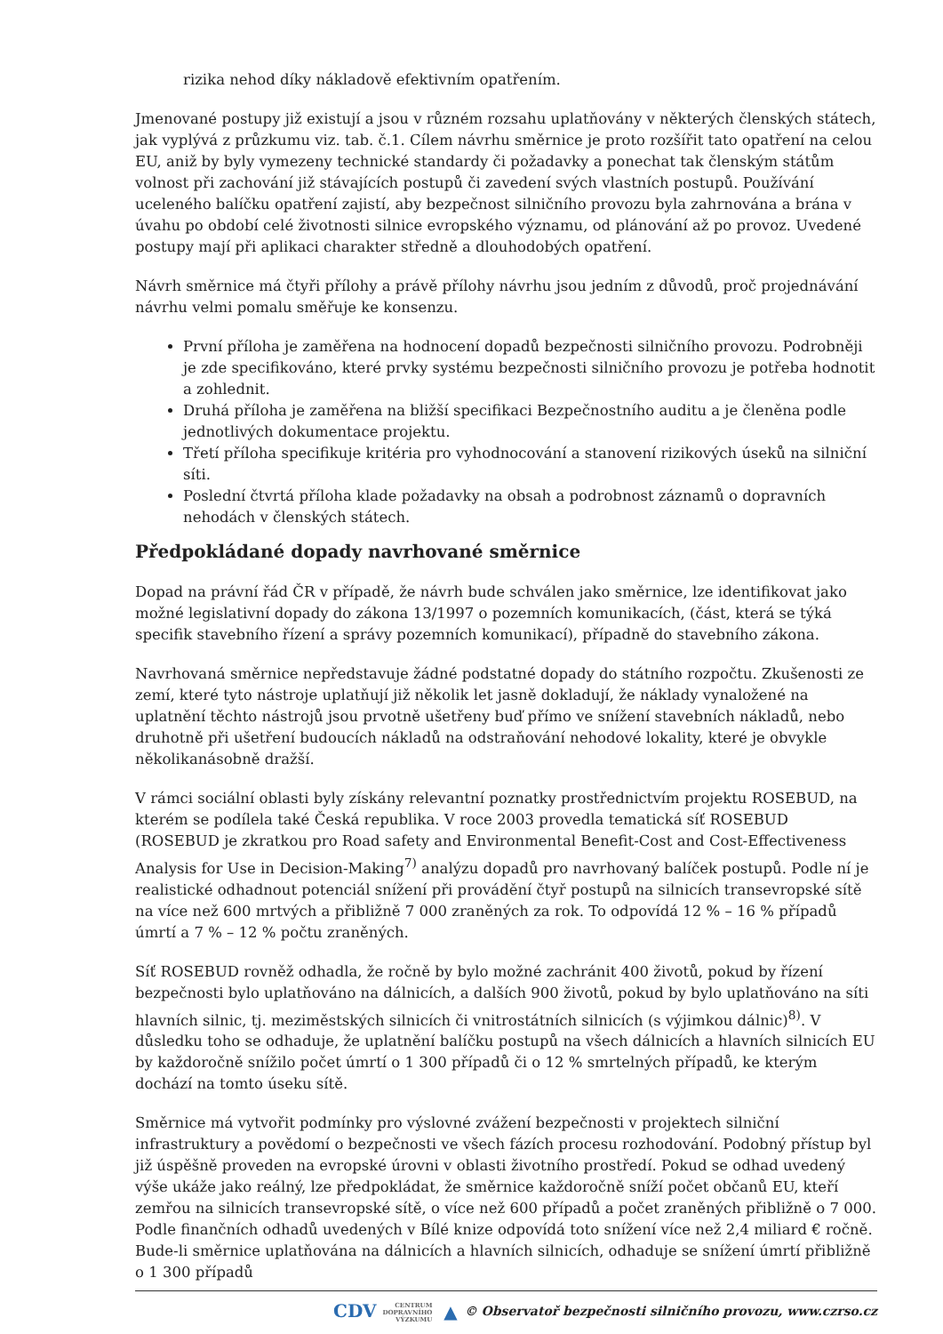rizika nehod díky nákladově efektivním opatřením.
Jmenované postupy již existují a jsou v různém rozsahu uplatňovány v některých členských státech, jak vyplývá z průzkumu viz. tab. č.1. Cílem návrhu směrnice je proto rozšířit tato opatření na celou EU, aniž by byly vymezeny technické standardy či požadavky a ponechat tak členským státům volnost při zachování již stávajících postupů či zavedení svých vlastních postupů. Používání uceleného balíčku opatření zajistí, aby bezpečnost silničního provozu byla zahrnována a brána v úvahu po období celé životnosti silnice evropského významu, od plánování až po provoz. Uvedené postupy mají při aplikaci charakter středně a dlouhodobých opatření.
Návrh směrnice má čtyři přílohy a právě přílohy návrhu jsou jedním z důvodů, proč projednávání návrhu velmi pomalu směřuje ke konsenzu.
První příloha je zaměřena na hodnocení dopadů bezpečnosti silničního provozu. Podrobněji je zde specifikováno, které prvky systému bezpečnosti silničního provozu je potřeba hodnotit a zohlednit.
Druhá příloha je zaměřena na bližší specifikaci Bezpečnostního auditu a je členěna podle jednotlivých dokumentace projektu.
Třetí příloha specifikuje kritéria pro vyhodnocování a stanovení rizikových úseků na silniční síti.
Poslední čtvrtá příloha klade požadavky na obsah a podrobnost záznamů o dopravních nehodách v členských státech.
Předpokládané dopady navrhované směrnice
Dopad na právní řád ČR v případě, že návrh bude schválen jako směrnice, lze identifikovat jako možné legislativní dopady do zákona 13/1997 o pozemních komunikacích, (část, která se týká specifik stavebního řízení a správy pozemních komunikací), případně do stavebního zákona.
Navrhovaná směrnice nepředstavuje žádné podstatné dopady do státního rozpočtu. Zkušenosti ze zemí, které tyto nástroje uplatňují již několik let jasně dokladují, že náklady vynaložené na uplatnění těchto nástrojů jsou prvotně ušetřeny buď přímo ve snížení stavebních nákladů, nebo druhotně při ušetření budoucích nákladů na odstraňování nehodové lokality, které je obvykle několikanásobně dražší.
V rámci sociální oblasti byly získány relevantní poznatky prostřednictvím projektu ROSEBUD, na kterém se podílela také Česká republika. V roce 2003 provedla tematická síť ROSEBUD (ROSEBUD je zkratkou pro Road safety and Environmental Benefit-Cost and Cost-Effectiveness Analysis for Use in Decision-Making<sup>7)</sup> analýzu dopadů pro navrhovaný balíček postupů. Podle ní je realistické odhadnout potenciál snížení při provádění čtyř postupů na silnicích transevropské sítě na více než 600 mrtvých a přibližně 7 000 zraněných za rok. To odpovídá 12 % – 16 % případů úmrtí a 7 % – 12 % počtu zraněných.
Síť ROSEBUD rovněž odhadla, že ročně by bylo možné zachránit 400 životů, pokud by řízení bezpečnosti bylo uplatňováno na dálnicích, a dalších 900 životů, pokud by bylo uplatňováno na síti hlavních silnic, tj. meziměstských silnicích či vnitrostátních silnicích (s výjimkou dálnic)<sup>8)</sup>. V důsledku toho se odhaduje, že uplatnění balíčku postupů na všech dálnicích a hlavních silnicích EU by každoročně snížilo počet úmrtí o 1 300 případů či o 12 % smrtelných případů, ke kterým dochází na tomto úseku sítě.
Směrnice má vytvořit podmínky pro výslovné zvážení bezpečnosti v projektech silniční infrastruktury a povědomí o bezpečnosti ve všech fázích procesu rozhodování. Podobný přístup byl již úspěšně proveden na evropské úrovni v oblasti životního prostředí. Pokud se odhad uvedený výše ukáže jako reálný, lze předpokládat, že směrnice každoročně sníží počet občanů EU, kteří zemřou na silnicích transevropské sítě, o více než 600 případů a počet zraněných přibližně o 7 000. Podle finančních odhadů uvedených v Bílé knize odpovídá toto snížení více než 2,4 miliard € ročně. Bude-li směrnice uplatňována na dálnicích a hlavních silnicích, odhaduje se snížení úmrtí přibližně o 1 300 případů
CDV CENTRUM
DOPRAVNÍHO
VÝZKUMU ▲ © Observatoř bezpečnosti silničního provozu, www.czrso.cz